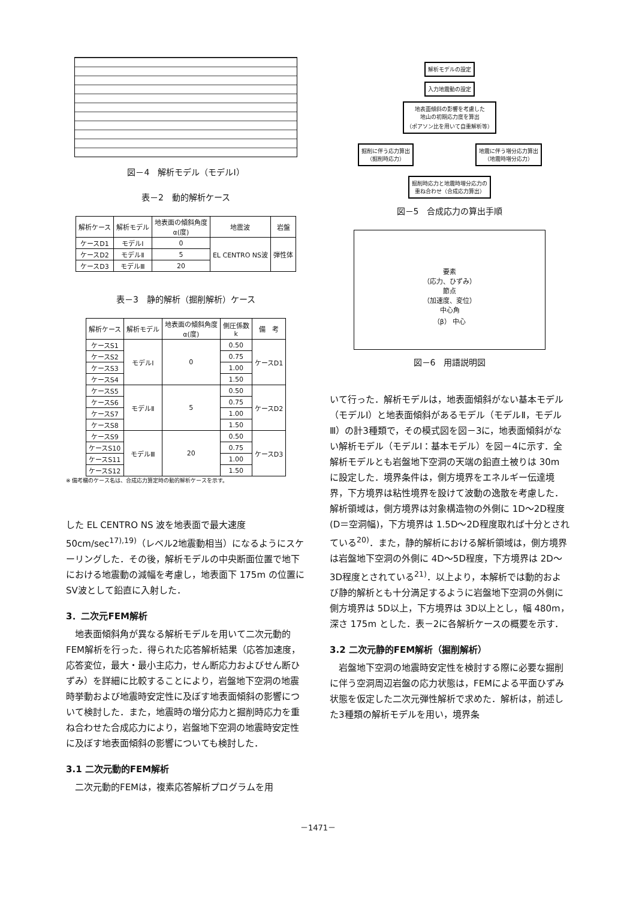図－4　解析モデル（モデルⅠ）
表－2　動的解析ケース
| 解析ケース | 解析モデル | 地表面の傾斜角度 α(度) | 地震波 | 岩盤 |
| --- | --- | --- | --- | --- |
| ケースD1 | モデルⅠ | 0 | EL CENTRO NS波 | 弾性体 |
| ケースD2 | モデルⅡ | 5 | | |
| ケースD3 | モデルⅢ | 20 | | |
表－3　静的解析（掘削解析）ケース
| 解析ケース | 解析モデル | 地表面の傾斜角度 α(度) | 側圧係数 k | 備 考 |
| --- | --- | --- | --- | --- |
| ケースS1 | モデルⅠ | 0 | 0.50 | ケースD1 |
| ケースS2 | | | 0.75 | |
| ケースS3 | | | 1.00 | |
| ケースS4 | | | 1.50 | |
| ケースS5 | モデルⅡ | 5 | 0.50 | ケースD2 |
| ケースS6 | | | 0.75 | |
| ケースS7 | | | 1.00 | |
| ケースS8 | | | 1.50 | |
| ケースS9 | モデルⅢ | 20 | 0.50 | ケースD3 |
| ケースS10 | | | 0.75 | |
| ケースS11 | | | 1.00 | |
| ケースS12 | | | 1.50 | |
※ 備考欄のケース名は、合成応力算定時の動的解析ケースを示す。
した EL CENTRO NS 波を地表面で最大速度 50cm/sec<sup>17),19)</sup>（レベル2地震動相当）になるようにスケーリングした．その後，解析モデルの中央断面位置で地下における地震動の減幅を考慮し，地表面下 175m の位置にSV波として鉛直に入射した．
3．二次元FEM解析
地表面傾斜角が異なる解析モデルを用いて二次元動的FEM解析を行った．得られた応答解析結果（応答加速度，応答変位，最大・最小主応力，せん断応力およびせん断ひずみ）を詳細に比較することにより，岩盤地下空洞の地震時挙動および地震時安定性に及ぼす地表面傾斜の影響について検討した．また，地震時の増分応力と掘削時応力を重ね合わせた合成応力により，岩盤地下空洞の地震時安定性に及ぼす地表面傾斜の影響についても検討した．
3.1 二次元動的FEM解析
二次元動的FEMは，複素応答解析プログラムを用
解析モデルの設定
入力地震動の設定
地表面傾斜の影響を考慮した
地山の初期応力度を算出
（ポアソン比を用いて自重解析等）
掘削に伴う応力算出
（掘削時応力）
地震に伴う増分応力算出
（地震時増分応力）
掘削時応力と地震時増分応力の
重ね合わせ（合成応力算出）
図－5　合成応力の算出手順
要素
（応力、ひずみ）
節点
（加速度、変位）
中心角
（β） 中心
図－6　用語説明図
いて行った．解析モデルは，地表面傾斜がない基本モデル（モデルⅠ）と地表面傾斜があるモデル（モデルⅡ，モデルⅢ）の計3種類で，その模式図を図－3に，地表面傾斜がない解析モデル（モデルⅠ：基本モデル）を図－4に示す．全解析モデルとも岩盤地下空洞の天端の鉛直土被りは 30m に設定した．境界条件は，側方境界をエネルギー伝達境界，下方境界は粘性境界を設けて波動の逸散を考慮した．解析領域は，側方境界は対象構造物の外側に 1D～2D程度(D＝空洞幅)，下方境界は 1.5D～2D程度取れば十分とされている<sup>20)</sup>．また，静的解析における解析領域は，側方境界は岩盤地下空洞の外側に 4D～5D程度，下方境界は 2D～3D程度とされている<sup>21)</sup>．以上より，本解析では動的および静的解析とも十分満足するように岩盤地下空洞の外側に側方境界は 5D以上，下方境界は 3D以上とし，幅 480m，深さ 175m とした．表－2に各解析ケースの概要を示す．
3.2 二次元静的FEM解析（掘削解析）
岩盤地下空洞の地震時安定性を検討する際に必要な掘削に伴う空洞周辺岩盤の応力状態は，FEMによる平面ひずみ状態を仮定した二次元弾性解析で求めた．解析は，前述した3種類の解析モデルを用い，境界条
－1471－